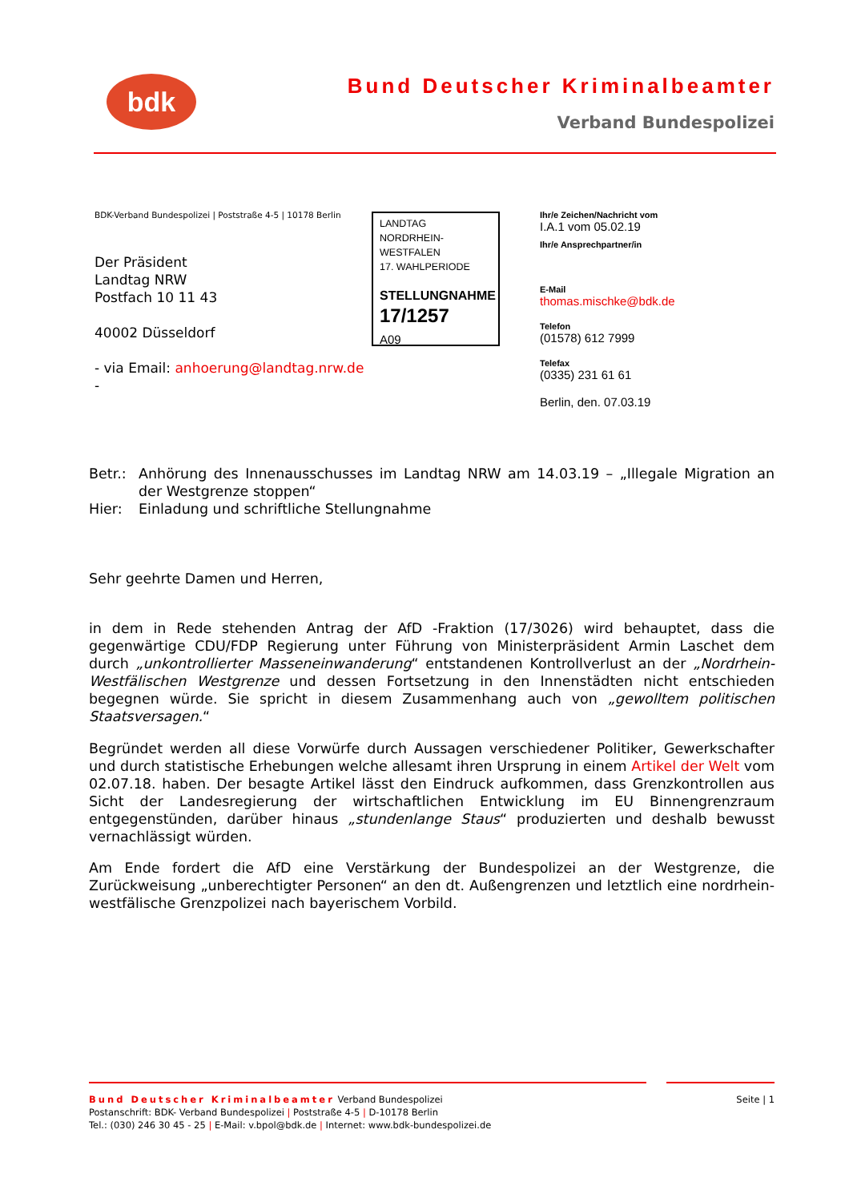bdk
Bund Deutscher Kriminalbeamter
Verband Bundespolizei
BDK-Verband Bundespolizei | Poststraße 4-5 | 10178 Berlin
Der Präsident
Landtag NRW
Postfach 10 11 43
40002 Düsseldorf
- via Email: anhoerung@landtag.nrw.de -
LANDTAG
NORDRHEIN-WESTFALEN
17. WAHLPERIODE
STELLUNGNAHME
17/1257
A09
Ihr/e Zeichen/Nachricht vom
I.A.1 vom 05.02.19
Ihr/e Ansprechpartner/in
E-Mail
thomas.mischke@bdk.de
Telefon
(01578) 612 7999
Telefax
(0335) 231 61 61
Berlin, den. 07.03.19
Betr.: Anhörung des Innenausschusses im Landtag NRW am 14.03.19 – „Illegale Migration an der Westgrenze stoppen“
Hier: Einladung und schriftliche Stellungnahme
Sehr geehrte Damen und Herren,
in dem in Rede stehenden Antrag der AfD -Fraktion (17/3026) wird behauptet, dass die gegenwärtige CDU/FDP Regierung unter Führung von Ministerpräsident Armin Laschet dem durch „unkontrollierter Masseneinwanderung“ entstandenen Kontrollverlust an der „Nordrhein-Westfälischen Westgrenze und dessen Fortsetzung in den Innenstädten nicht entschieden begegnen würde. Sie spricht in diesem Zusammenhang auch von „gewolltem politischen Staatsversagen.“
Begründet werden all diese Vorwürfe durch Aussagen verschiedener Politiker, Gewerkschafter und durch statistische Erhebungen welche allesamt ihren Ursprung in einem Artikel der Welt vom 02.07.18. haben. Der besagte Artikel lässt den Eindruck aufkommen, dass Grenzkontrollen aus Sicht der Landesregierung der wirtschaftlichen Entwicklung im EU Binnengrenzraum entgegenstünden, darüber hinaus „stundenlange Staus“ produzierten und deshalb bewusst vernachlässigt würden.
Am Ende fordert die AfD eine Verstärkung der Bundespolizei an der Westgrenze, die Zurückweisung „unberechtigter Personen“ an den dt. Außengrenzen und letztlich eine nordrhein-westfälische Grenzpolizei nach bayerischem Vorbild.
Bund Deutscher Kriminalbeamter Verband Bundespolizei
Postanschrift: BDK- Verband Bundespolizei | Poststraße 4-5 | D-10178 Berlin
Tel.: (030) 246 30 45 - 25 | E-Mail: v.bpol@bdk.de | Internet: www.bdk-bundespolizei.de
Seite | 1